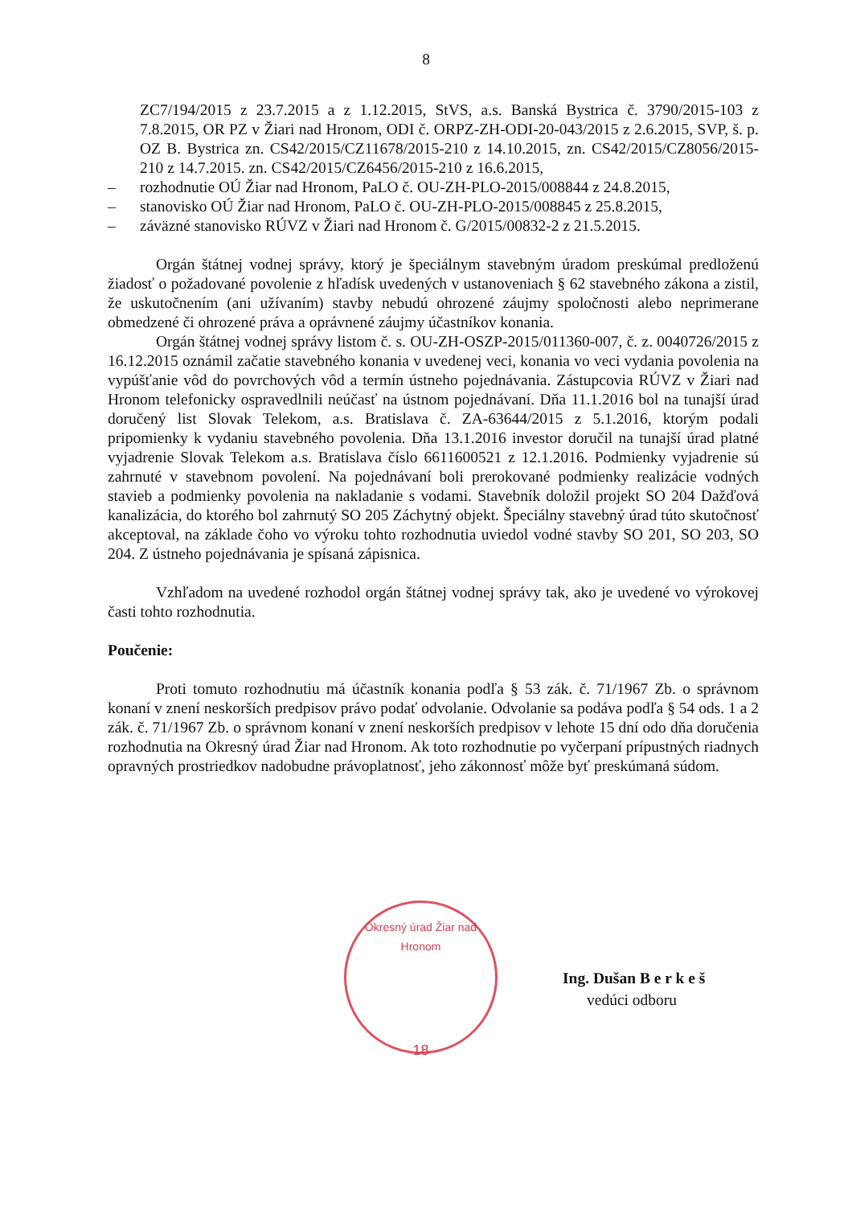8
ZC7/194/2015 z 23.7.2015 a z 1.12.2015, StVS, a.s. Banská Bystrica č. 3790/2015-103 z 7.8.2015, OR PZ v Žiari nad Hronom, ODI č. ORPZ-ZH-ODI-20-043/2015 z 2.6.2015, SVP, š. p. OZ B. Bystrica zn. CS42/2015/CZ11678/2015-210 z 14.10.2015, zn. CS42/2015/CZ8056/2015-210 z 14.7.2015. zn. CS42/2015/CZ6456/2015-210 z 16.6.2015,
– rozhodnutie OÚ Žiar nad Hronom, PaLO č. OU-ZH-PLO-2015/008844 z 24.8.2015,
– stanovisko OÚ Žiar nad Hronom, PaLO č. OU-ZH-PLO-2015/008845 z 25.8.2015,
– záväzné stanovisko RÚVZ v Žiari nad Hronom č. G/2015/00832-2 z 21.5.2015.
Orgán štátnej vodnej správy, ktorý je špeciálnym stavebným úradom preskúmal predloženú žiadosť o požadované povolenie z hľadísk uvedených v ustanoveniach § 62 stavebného zákona a zistil, že uskutočnením (ani užívaním) stavby nebudú ohrozené záujmy spoločnosti alebo neprimerane obmedzené či ohrozené práva a oprávnené záujmy účastníkov konania.
Orgán štátnej vodnej správy listom č. s. OU-ZH-OSZP-2015/011360-007, č. z. 0040726/2015 z 16.12.2015 oznámil začatie stavebného konania v uvedenej veci, konania vo veci vydania povolenia na vypúšťanie vôd do povrchových vôd a termín ústneho pojednávania. Zástupcovia RÚVZ v Žiari nad Hronom telefonicky ospravedlnili neúčasť na ústnom pojednávaní. Dňa 11.1.2016 bol na tunajší úrad doručený list Slovak Telekom, a.s. Bratislava č. ZA-63644/2015 z 5.1.2016, ktorým podali pripomienky k vydaniu stavebného povolenia. Dňa 13.1.2016 investor doručil na tunajší úrad platné vyjadrenie Slovak Telekom a.s. Bratislava číslo 6611600521 z 12.1.2016. Podmienky vyjadrenie sú zahrnuté v stavebnom povolení. Na pojednávaní boli prerokované podmienky realizácie vodných stavieb a podmienky povolenia na nakladanie s vodami. Stavebník doložil projekt SO 204 Dažďová kanalizácia, do ktorého bol zahrnutý SO 205 Záchytný objekt. Špeciálny stavebný úrad túto skutočnosť akceptoval, na základe čoho vo výroku tohto rozhodnutia uviedol vodné stavby SO 201, SO 203, SO 204. Z ústneho pojednávania je spísaná zápisnica.
Vzhľadom na uvedené rozhodol orgán štátnej vodnej správy tak, ako je uvedené vo výrokovej časti tohto rozhodnutia.
Poučenie:
Proti tomuto rozhodnutiu má účastník konania podľa § 53 zák. č. 71/1967 Zb. o správnom konaní v znení neskorších predpisov právo podať odvolanie. Odvolanie sa podáva podľa § 54 ods. 1 a 2 zák. č. 71/1967 Zb. o správnom konaní v znení neskorších predpisov v lehote 15 dní odo dňa doručenia rozhodnutia na Okresný úrad Žiar nad Hronom. Ak toto rozhodnutie po vyčerpaní prípustných riadnych opravných prostriedkov nadobudne právoplatnosť, jeho zákonnosť môže byť preskúmaná súdom.
Okresný úrad Žiar nad Hronom
18
Ing. Dušan B e r k e š
vedúci odboru